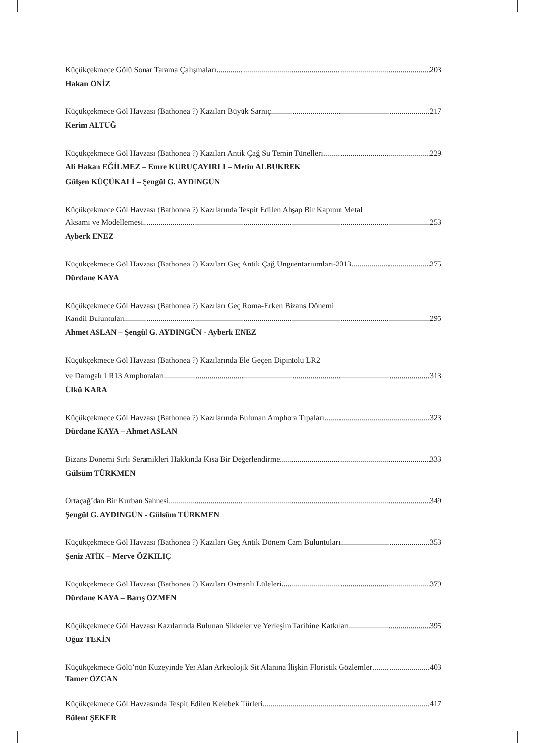Küçükçekmece Gölü Sonar Tarama Çalışmaları 203
Hakan ÖNİZ
Küçükçekmece Göl Havzası (Bathonea ?) Kazıları Büyük Sarnıç 217
Kerim ALTUĞ
Küçükçekmece Göl Havzası (Bathonea ?) Kazıları Antik Çağ Su Temin Tünelleri 229
Ali Hakan EĞİLMEZ – Emre KURUÇAYIRLI – Metin ALBUKREK
Gülşen KÜÇÜKALİ – Şengül G. AYDINGÜN
Küçükçekmece Göl Havzası (Bathonea ?) Kazılarında Tespit Edilen Ahşap Bir Kapının Metal
Aksamı ve Modellemesi 253
Ayberk ENEZ
Küçükçekmece Göl Havzası (Bathonea ?) Kazıları Geç Antik Çağ Unguentariumları-2013 275
Dürdane KAYA
Küçükçekmece Göl Havzası (Bathonea ?) Kazıları Geç Roma-Erken Bizans Dönemi
Kandil Buluntuları 295
Ahmet ASLAN – Şengül G. AYDINGÜN - Ayberk ENEZ
Küçükçekmece Göl Havzası (Bathonea ?) Kazılarında Ele Geçen Dipintolu LR2
ve Damgalı LR13 Amphoraları 313
Ülkü KARA
Küçükçekmece Göl Havzası (Bathonea ?) Kazılarında Bulunan Amphora Tıpaları 323
Dürdane KAYA – Ahmet ASLAN
Bizans Dönemi Sırlı Seramikleri Hakkında Kısa Bir Değerlendirme 333
Gülsüm TÜRKMEN
Ortaçağ’dan Bir Kurban Sahnesi 349
Şengül G. AYDINGÜN - Gülsüm TÜRKMEN
Küçükçekmece Göl Havzası (Bathonea ?) Kazıları Geç Antik Dönem Cam Buluntuları 353
Şeniz ATİK – Merve ÖZKILIÇ
Küçükçekmece Göl Havzası (Bathonea ?) Kazıları Osmanlı Lüleleri 379
Dürdane KAYA – Barış ÖZMEN
Küçükçekmece Göl Havzası Kazılarında Bulunan Sikkeler ve Yerleşim Tarihine Katkıları 395
Oğuz TEKİN
Küçükçekmece Gölü’nün Kuzeyinde Yer Alan Arkeolojik Sit Alanına İlişkin Floristik Gözlemler 403
Tamer ÖZCAN
Küçükçekmece Göl Havzasında Tespit Edilen Kelebek Türleri 417
Bülent ŞEKER